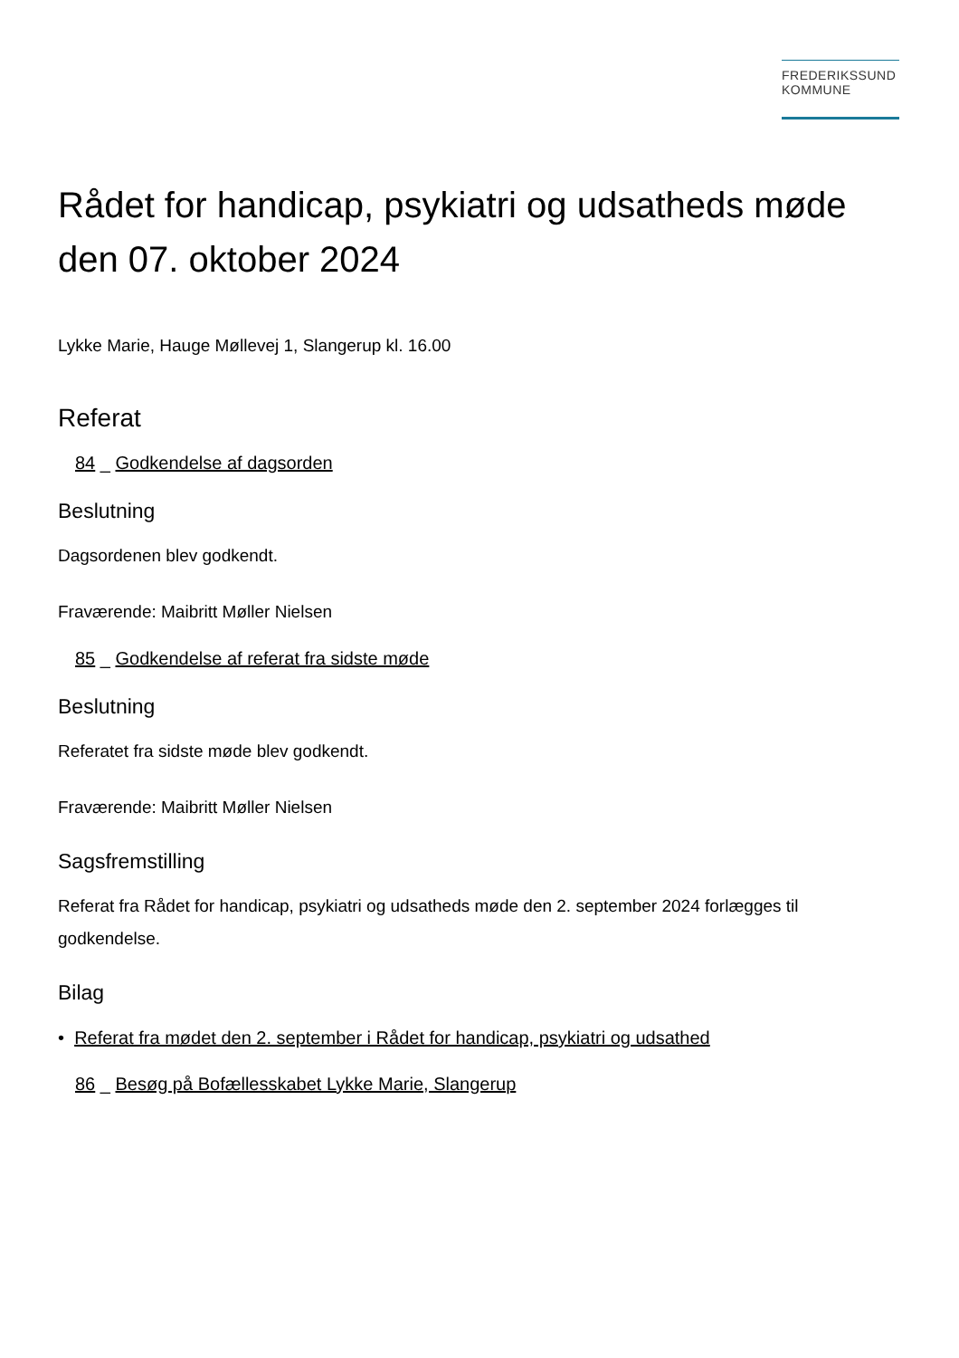FREDERIKSSUND
KOMMUNE
Rådet for handicap, psykiatri og udsatheds møde den 07. oktober 2024
Lykke Marie, Hauge Møllevej 1, Slangerup kl. 16.00
Referat
84 _ Godkendelse af dagsorden
Beslutning
Dagsordenen blev godkendt.
Fraværende: Maibritt Møller Nielsen
85 _ Godkendelse af referat fra sidste møde
Beslutning
Referatet fra sidste møde blev godkendt.
Fraværende: Maibritt Møller Nielsen
Sagsfremstilling
Referat fra Rådet for handicap, psykiatri og udsatheds møde den 2. september 2024 forlægges til godkendelse.
Bilag
• Referat fra mødet den 2. september i Rådet for handicap, psykiatri og udsathed
86 _ Besøg på Bofællesskabet Lykke Marie, Slangerup